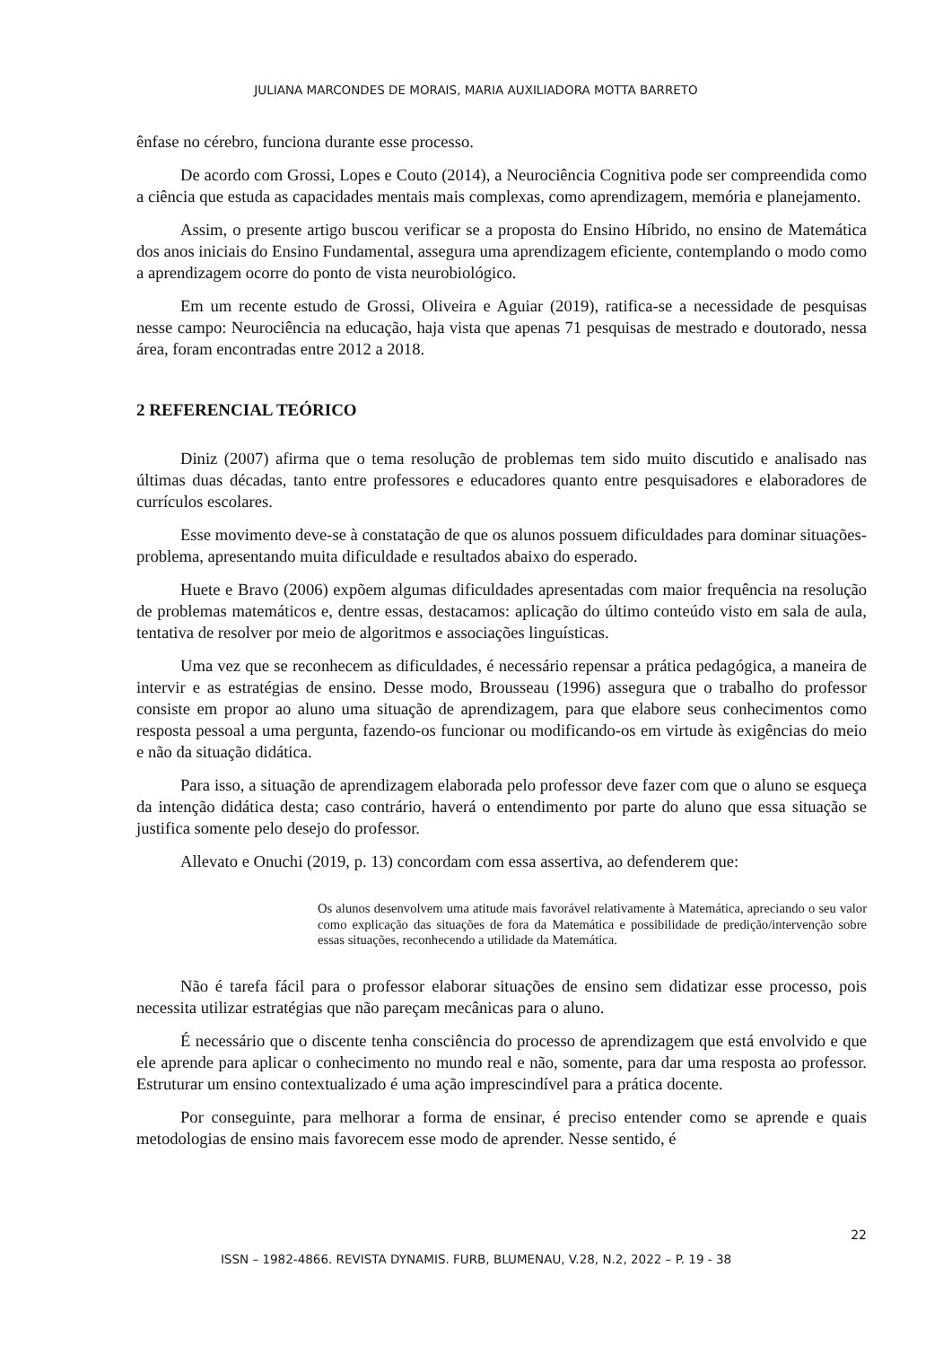JULIANA MARCONDES DE MORAIS, MARIA AUXILIADORA MOTTA BARRETO
ênfase no cérebro, funciona durante esse processo.
De acordo com Grossi, Lopes e Couto (2014), a Neurociência Cognitiva pode ser compreendida como a ciência que estuda as capacidades mentais mais complexas, como aprendizagem, memória e planejamento.
Assim, o presente artigo buscou verificar se a proposta do Ensino Híbrido, no ensino de Matemática dos anos iniciais do Ensino Fundamental, assegura uma aprendizagem eficiente, contemplando o modo como a aprendizagem ocorre do ponto de vista neurobiológico.
Em um recente estudo de Grossi, Oliveira e Aguiar (2019), ratifica-se a necessidade de pesquisas nesse campo: Neurociência na educação, haja vista que apenas 71 pesquisas de mestrado e doutorado, nessa área, foram encontradas entre 2012 a 2018.
2 REFERENCIAL TEÓRICO
Diniz (2007) afirma que o tema resolução de problemas tem sido muito discutido e analisado nas últimas duas décadas, tanto entre professores e educadores quanto entre pesquisadores e elaboradores de currículos escolares.
Esse movimento deve-se à constatação de que os alunos possuem dificuldades para dominar situações-problema, apresentando muita dificuldade e resultados abaixo do esperado.
Huete e Bravo (2006) expõem algumas dificuldades apresentadas com maior frequência na resolução de problemas matemáticos e, dentre essas, destacamos: aplicação do último conteúdo visto em sala de aula, tentativa de resolver por meio de algoritmos e associações linguísticas.
Uma vez que se reconhecem as dificuldades, é necessário repensar a prática pedagógica, a maneira de intervir e as estratégias de ensino. Desse modo, Brousseau (1996) assegura que o trabalho do professor consiste em propor ao aluno uma situação de aprendizagem, para que elabore seus conhecimentos como resposta pessoal a uma pergunta, fazendo-os funcionar ou modificando-os em virtude às exigências do meio e não da situação didática.
Para isso, a situação de aprendizagem elaborada pelo professor deve fazer com que o aluno se esqueça da intenção didática desta; caso contrário, haverá o entendimento por parte do aluno que essa situação se justifica somente pelo desejo do professor.
Allevato e Onuchi (2019, p. 13) concordam com essa assertiva, ao defenderem que:
Os alunos desenvolvem uma atitude mais favorável relativamente à Matemática, apreciando o seu valor como explicação das situações de fora da Matemática e possibilidade de predição/intervenção sobre essas situações, reconhecendo a utilidade da Matemática.
Não é tarefa fácil para o professor elaborar situações de ensino sem didatizar esse processo, pois necessita utilizar estratégias que não pareçam mecânicas para o aluno.
É necessário que o discente tenha consciência do processo de aprendizagem que está envolvido e que ele aprende para aplicar o conhecimento no mundo real e não, somente, para dar uma resposta ao professor. Estruturar um ensino contextualizado é uma ação imprescindível para a prática docente.
Por conseguinte, para melhorar a forma de ensinar, é preciso entender como se aprende e quais metodologias de ensino mais favorecem esse modo de aprender. Nesse sentido, é
22
ISSN – 1982-4866. REVISTA DYNAMIS. FURB, BLUMENAU, V.28, N.2, 2022 – P. 19 - 38